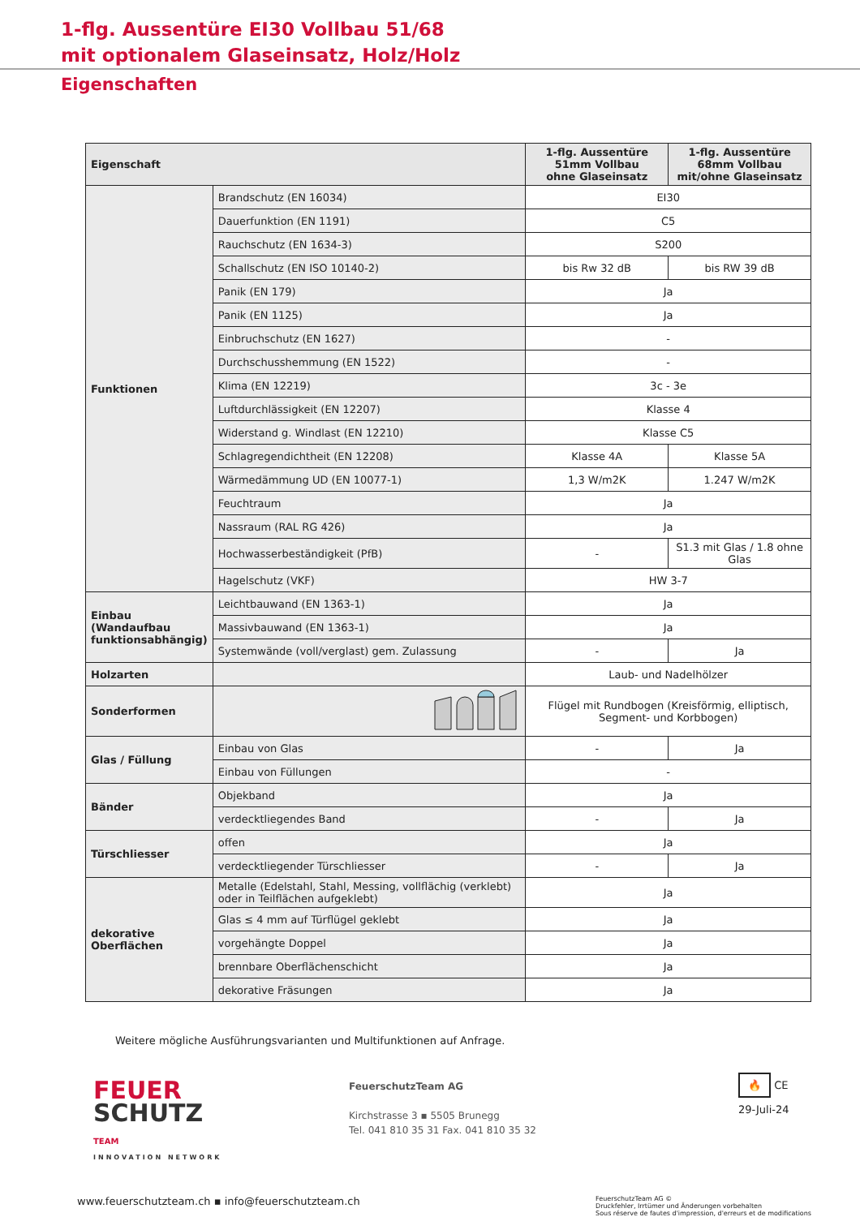1-flg. Aussentüre EI30 Vollbau 51/68
mit optionalem Glaseinsatz, Holz/Holz
Eigenschaften
| Eigenschaft | | 1-flg. Aussentüre 51mm Vollbau ohne Glaseinsatz | 1-flg. Aussentüre 68mm Vollbau mit/ohne Glaseinsatz |
| --- | --- | --- | --- |
| Funktionen | Brandschutz (EN 16034) | EI30 | |
| | Dauerfunktion (EN 1191) | C5 | |
| | Rauchschutz (EN 1634-3) | S200 | |
| | Schallschutz (EN ISO 10140-2) | bis Rw 32 dB | bis RW 39 dB |
| | Panik (EN 179) | Ja | |
| | Panik (EN 1125) | Ja | |
| | Einbruchschutz (EN 1627) | - | |
| | Durchschusshemmung (EN 1522) | - | |
| | Klima (EN 12219) | 3c - 3e | |
| | Luftdurchlässigkeit (EN 12207) | Klasse 4 | |
| | Widerstand g. Windlast (EN 12210) | Klasse C5 | |
| | Schlagregendichtheit (EN 12208) | Klasse 4A | Klasse 5A |
| | Wärmedämmung UD (EN 10077-1) | 1,3 W/m2K | 1.247 W/m2K |
| | Feuchtraum | Ja | |
| | Nassraum (RAL RG 426) | Ja | |
| | Hochwasserbeständigkeit (PfB) | - | S1.3 mit Glas / 1.8 ohne Glas |
| | Hagelschutz (VKF) | HW 3-7 | |
| Einbau (Wandaufbau funktionsabhängig) | Leichtbauwand (EN 1363-1) | Ja | |
| | Massivbauwand (EN 1363-1) | Ja | |
| | Systemwände (voll/verglast) gem. Zulassung | - | Ja |
| Holzarten | | Laub- und Nadelhölzer | |
| Sonderformen | | Flügel mit Rundbogen (Kreisförmig, elliptisch, Segment- und Korbbogen) | |
| Glas / Füllung | Einbau von Glas | - | Ja |
| | Einbau von Füllungen | - | |
| Bänder | Objekband | Ja | |
| | verdecktliegendes Band | - | Ja |
| Türschliesser | offen | Ja | |
| | verdecktliegender Türschliesser | - | Ja |
| dekorative Oberflächen | Metalle (Edelstahl, Stahl, Messing, vollflächig (verklebt) oder in Teilflächen aufgeklebt) | Ja | |
| | Glas ≤ 4 mm auf Türflügel geklebt | Ja | |
| | vorgehängte Doppel | Ja | |
| | brennbare Oberflächenschicht | Ja | |
| | dekorative Fräsungen | Ja | |
Weitere mögliche Ausführungsvarianten und Multifunktionen auf Anfrage.
FEUER
SCHUTZ TEAM
INNOVATION NETWORK
FeuerschutzTeam AG
Kirchstrasse 3 ▪ 5505 Brunegg
Tel. 041 810 35 31 Fax. 041 810 35 32
🔥 CE
29-Juli-24
www.feuerschutzteam.ch ▪ info@feuerschutzteam.ch
FeuerschutzTeam AG ©
Druckfehler, Irrtümer und Änderungen vorbehalten
Sous réserve de fautes d'impression, d'erreurs et de modifications